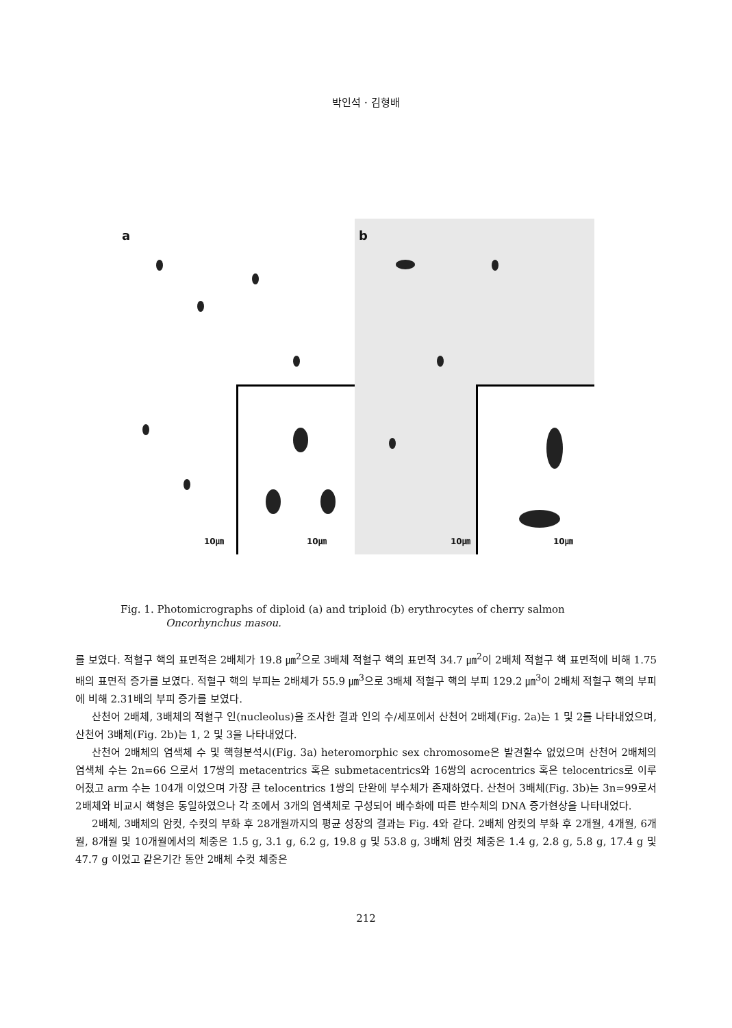박인석 · 김형배
a
10㎛
10㎛
b
10㎛
10㎛
Fig. 1. Photomicrographs of diploid (a) and triploid (b) erythrocytes of cherry salmon
Oncorhynchus masou.
를 보였다. 적혈구 핵의 표면적은 2배체가 19.8 ㎛<sup>2</sup>으로 3배체 적혈구 핵의 표면적 34.7 ㎛<sup>2</sup>이 2배체 적혈구 핵 표면적에 비해 1.75배의 표면적 증가를 보였다. 적혈구 핵의 부피는 2배체가 55.9 ㎛<sup>3</sup>으로 3배체 적혈구 핵의 부피 129.2 ㎛<sup>3</sup>이 2배체 적혈구 핵의 부피에 비해 2.31배의 부피 증가를 보였다.
산천어 2배체, 3배체의 적혈구 인(nucleolus)을 조사한 결과 인의 수/세포에서 산천어 2배체(Fig. 2a)는 1 및 2를 나타내었으며, 산천어 3배체(Fig. 2b)는 1, 2 및 3을 나타내었다.
산천어 2배체의 염색체 수 및 핵형분석시(Fig. 3a) heteromorphic sex chromosome은 발견할수 없었으며 산천어 2배체의 염색체 수는 2n=66 으로서 17쌍의 metacentrics 혹은 submetacentrics와 16쌍의 acrocentrics 혹은 telocentrics로 이루어졌고 arm 수는 104개 이었으며 가장 큰 telocentrics 1쌍의 단완에 부수체가 존재하였다. 산천어 3배체(Fig. 3b)는 3n=99로서 2배체와 비교시 핵형은 동일하였으나 각 조에서 3개의 염색체로 구성되어 배수화에 따른 반수체의 DNA 증가현상을 나타내었다.
2배체, 3배체의 암컷, 수컷의 부화 후 28개월까지의 평균 성장의 결과는 Fig. 4와 같다. 2배체 암컷의 부화 후 2개월, 4개월, 6개월, 8개월 및 10개월에서의 체중은 1.5 g, 3.1 g, 6.2 g, 19.8 g 및 53.8 g, 3배체 암컷 체중은 1.4 g, 2.8 g, 5.8 g, 17.4 g 및 47.7 g 이었고 같은기간 동안 2배체 수컷 체중은
212